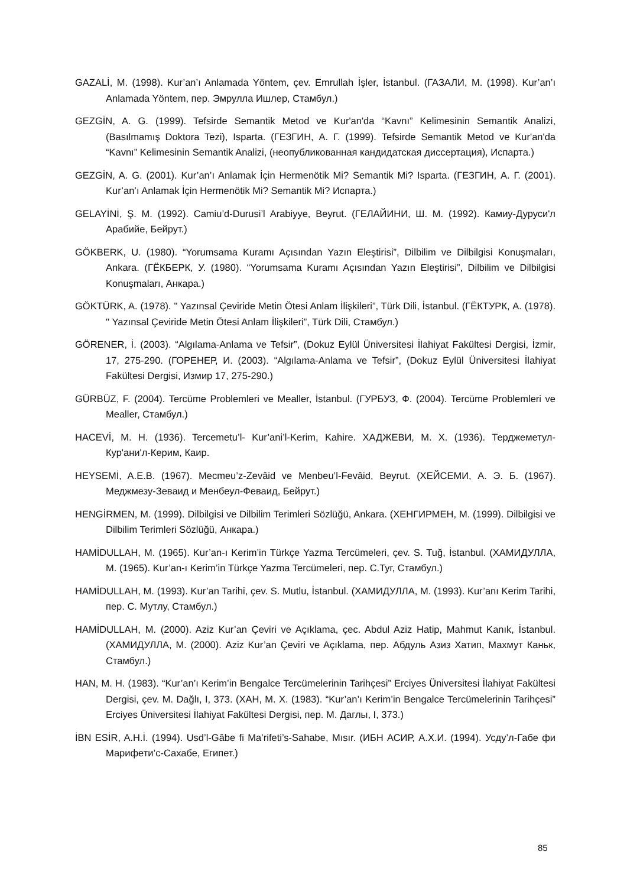GAZALİ, M. (1998). Kur’an’ı Anlamada Yöntem, çev. Emrullah İşler, İstanbul. (ГАЗАЛИ, М. (1998). Kur’an’ı Anlamada Yöntem, пер. Эмрулла Ишлер, Стамбул.)
GEZGİN, A. G. (1999). Tefsirde Semantik Metod ve Kur'an'da “Kavnı” Kelimesinin Semantik Analizi, (Basılmamış Doktora Tezi), Isparta. (ГЕЗГИН, А. Г. (1999). Tefsirde Semantik Metod ve Kur'an'da “Kavnı” Kelimesinin Semantik Analizi, (неопубликованная кандидатская диссертация), Испарта.)
GEZGİN, A. G. (2001). Kur’an’ı Anlamak İçin Hermenötik Mi? Semantik Mi? Isparta. (ГЕЗГИН, А. Г. (2001). Kur’an’ı Anlamak İçin Hermenötik Mi? Semantik Mi? Испарта.)
GELAYİNİ, Ş. M. (1992). Camiu’d-Durusi’l Arabiyye, Beyrut. (ГЕЛАЙИНИ, Ш. М. (1992). Камиу-Дуруси'л Арабийе, Бейрут.)
GÖKBERK, U. (1980). “Yorumsama Kuramı Açısından Yazın Eleştirisi”, Dilbilim ve Dilbilgisi Konuşmaları, Ankara. (ГЁКБЕРК, У. (1980). “Yorumsama Kuramı Açısından Yazın Eleştirisi”, Dilbilim ve Dilbilgisi Konuşmaları, Анкара.)
GÖKTÜRK, A. (1978). " Yazınsal Çeviride Metin Ötesi Anlam İlişkileri”, Türk Dili, İstanbul. (ГЁКТУРК, А. (1978). " Yazınsal Çeviride Metin Ötesi Anlam İlişkileri”, Türk Dili, Стамбул.)
GÖRENER, İ. (2003). “Algılama-Anlama ve Tefsir”, (Dokuz Eylül Üniversitesi İlahiyat Fakültesi Dergisi, İzmir, 17, 275-290. (ГОРЕНЕР, И. (2003). “Algılama-Anlama ve Tefsir”, (Dokuz Eylül Üniversitesi İlahiyat Fakültesi Dergisi, Измир 17, 275-290.)
GÜRBÜZ, F. (2004). Tercüme Problemleri ve Mealler, İstanbul. (ГУРБУЗ, Ф. (2004). Tercüme Problemleri ve Mealler, Стамбул.)
HACEVİ, M. H. (1936). Tercemetu’l- Kur’ani’l-Kerim, Kahire. ХАДЖЕВИ, М. Х. (1936). Терджеметул-Кур'ани'л-Керим, Каир.
HEYSEMİ, A.E.B. (1967). Mecmeu’z-Zevâid ve Menbeu’l-Fevâid, Beyrut. (ХЕЙСЕМИ, А. Э. Б. (1967). Меджмезу-Зеваид и Менбеул-Феваид, Бейрут.)
HENGİRMEN, M. (1999). Dilbilgisi ve Dilbilim Terimleri Sözlüğü, Ankara. (ХЕНГИРМЕН, М. (1999). Dilbilgisi ve Dilbilim Terimleri Sözlüğü, Анкара.)
HAMİDULLAH, M. (1965). Kur’an-ı Kerim’in Türkçe Yazma Tercümeleri, çev. S. Tuğ, İstanbul. (ХАМИДУЛЛА, М. (1965). Kur’an-ı Kerim’in Türkçe Yazma Tercümeleri, пер. С.Туг, Стамбул.)
HAMİDULLAH, M. (1993). Kur’an Tarihi, çev. S. Mutlu, İstanbul. (ХАМИДУЛЛА, М. (1993). Kur’anı Kerim Tarihi, пер. С. Мутлу, Стамбул.)
HAMİDULLAH, M. (2000). Aziz Kur’an Çeviri ve Açıklama, çec. Abdul Aziz Hatip, Mahmut Kanık, İstanbul. (ХАМИДУЛЛА, М. (2000). Aziz Kur’an Çeviri ve Açıklama, пер. Абдуль Азиз Хатип, Махмут Каньк, Стамбул.)
HAN, M. H. (1983). “Kur’an’ı Kerim’in Bengalce Tercümelerinin Tarihçesi” Erciyes Üniversitesi İlahiyat Fakültesi Dergisi, çev. M. Dağlı, I, 373. (ХАН, М. Х. (1983). “Kur’an’ı Kerim’in Bengalce Tercümelerinin Tarihçesi” Erciyes Üniversitesi İlahiyat Fakültesi Dergisi, пер. М. Даглы, I, 373.)
İBN ESİR, A.H.İ. (1994). Usd’l-Gâbe fi Ma’rifeti’s-Sahabe, Mısır. (ИБН АСИР, А.Х.И. (1994). Усду’л-Габе фи Марифети’с-Сахабе, Египет.)
85